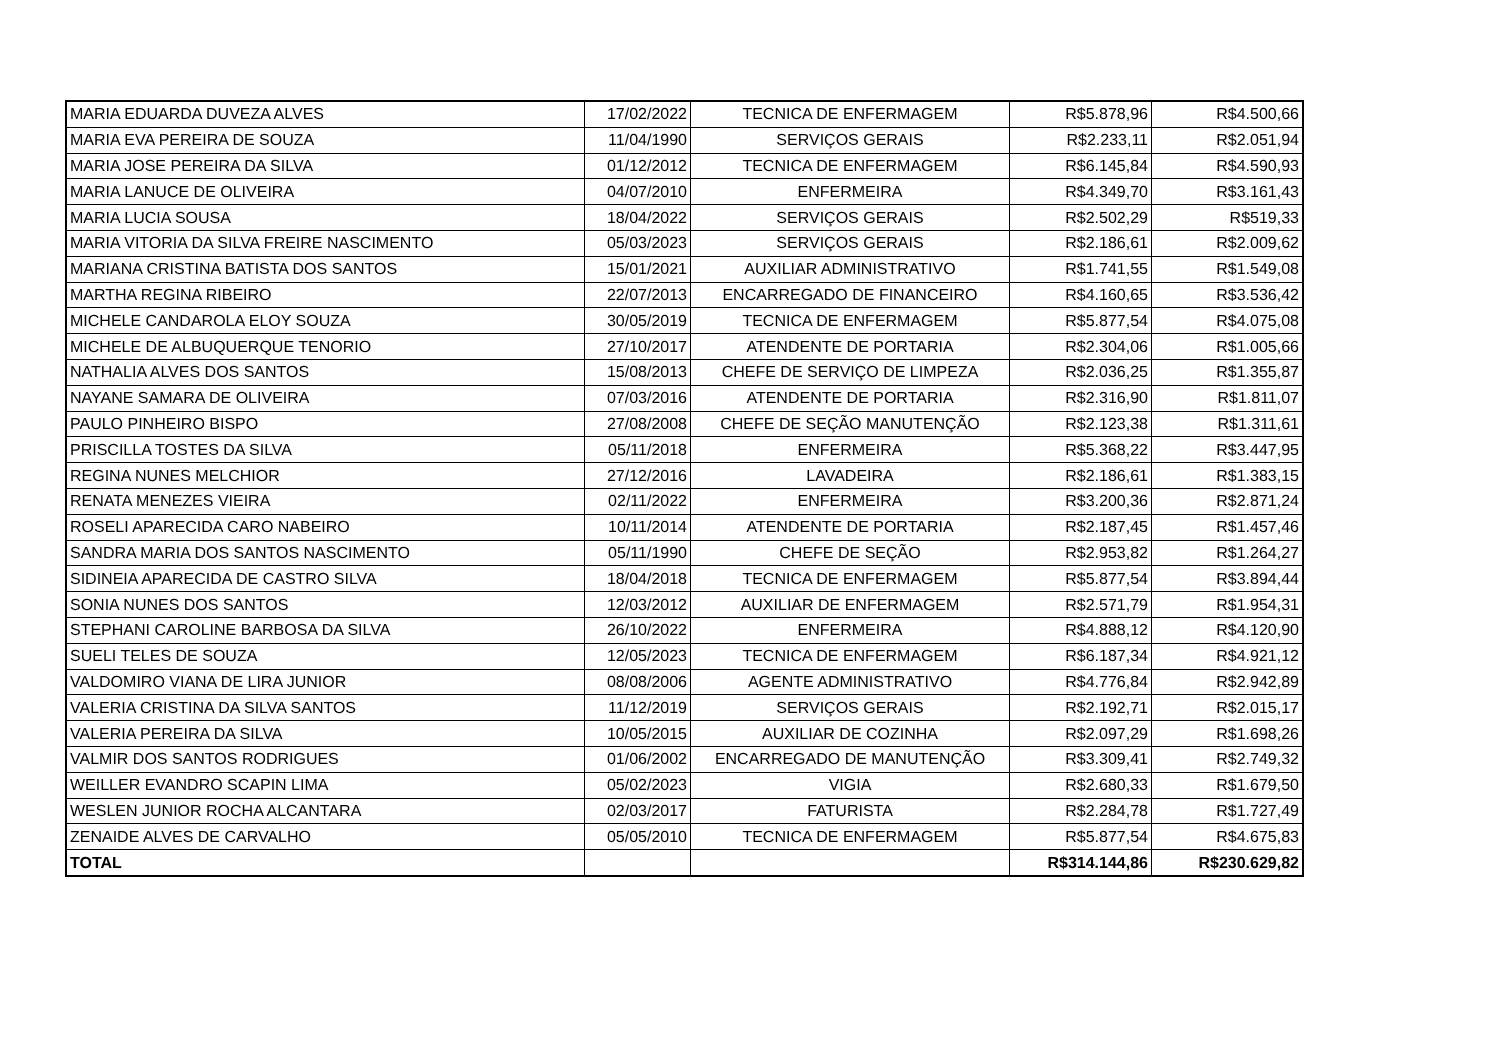| MARIA EDUARDA DUVEZA ALVES | 17/02/2022 | TECNICA DE ENFERMAGEM | R$5.878,96 | R$4.500,66 |
| MARIA EVA PEREIRA DE SOUZA | 11/04/1990 | SERVIÇOS GERAIS | R$2.233,11 | R$2.051,94 |
| MARIA JOSE PEREIRA DA SILVA | 01/12/2012 | TECNICA DE ENFERMAGEM | R$6.145,84 | R$4.590,93 |
| MARIA LANUCE DE OLIVEIRA | 04/07/2010 | ENFERMEIRA | R$4.349,70 | R$3.161,43 |
| MARIA LUCIA SOUSA | 18/04/2022 | SERVIÇOS GERAIS | R$2.502,29 | R$519,33 |
| MARIA VITORIA DA SILVA FREIRE NASCIMENTO | 05/03/2023 | SERVIÇOS GERAIS | R$2.186,61 | R$2.009,62 |
| MARIANA CRISTINA BATISTA DOS SANTOS | 15/01/2021 | AUXILIAR ADMINISTRATIVO | R$1.741,55 | R$1.549,08 |
| MARTHA REGINA RIBEIRO | 22/07/2013 | ENCARREGADO DE FINANCEIRO | R$4.160,65 | R$3.536,42 |
| MICHELE CANDAROLA ELOY SOUZA | 30/05/2019 | TECNICA DE ENFERMAGEM | R$5.877,54 | R$4.075,08 |
| MICHELE DE ALBUQUERQUE TENORIO | 27/10/2017 | ATENDENTE DE PORTARIA | R$2.304,06 | R$1.005,66 |
| NATHALIA ALVES DOS SANTOS | 15/08/2013 | CHEFE DE SERVIÇO DE LIMPEZA | R$2.036,25 | R$1.355,87 |
| NAYANE SAMARA DE OLIVEIRA | 07/03/2016 | ATENDENTE DE PORTARIA | R$2.316,90 | R$1.811,07 |
| PAULO PINHEIRO BISPO | 27/08/2008 | CHEFE DE SEÇÃO MANUTENÇÃO | R$2.123,38 | R$1.311,61 |
| PRISCILLA TOSTES DA SILVA | 05/11/2018 | ENFERMEIRA | R$5.368,22 | R$3.447,95 |
| REGINA NUNES MELCHIOR | 27/12/2016 | LAVADEIRA | R$2.186,61 | R$1.383,15 |
| RENATA MENEZES VIEIRA | 02/11/2022 | ENFERMEIRA | R$3.200,36 | R$2.871,24 |
| ROSELI APARECIDA CARO NABEIRO | 10/11/2014 | ATENDENTE DE PORTARIA | R$2.187,45 | R$1.457,46 |
| SANDRA MARIA DOS SANTOS NASCIMENTO | 05/11/1990 | CHEFE DE SEÇÃO | R$2.953,82 | R$1.264,27 |
| SIDINEIA APARECIDA DE CASTRO SILVA | 18/04/2018 | TECNICA DE ENFERMAGEM | R$5.877,54 | R$3.894,44 |
| SONIA NUNES DOS SANTOS | 12/03/2012 | AUXILIAR DE ENFERMAGEM | R$2.571,79 | R$1.954,31 |
| STEPHANI CAROLINE BARBOSA DA SILVA | 26/10/2022 | ENFERMEIRA | R$4.888,12 | R$4.120,90 |
| SUELI TELES DE SOUZA | 12/05/2023 | TECNICA DE ENFERMAGEM | R$6.187,34 | R$4.921,12 |
| VALDOMIRO VIANA DE LIRA JUNIOR | 08/08/2006 | AGENTE ADMINISTRATIVO | R$4.776,84 | R$2.942,89 |
| VALERIA CRISTINA DA SILVA SANTOS | 11/12/2019 | SERVIÇOS GERAIS | R$2.192,71 | R$2.015,17 |
| VALERIA PEREIRA DA SILVA | 10/05/2015 | AUXILIAR DE COZINHA | R$2.097,29 | R$1.698,26 |
| VALMIR DOS SANTOS RODRIGUES | 01/06/2002 | ENCARREGADO DE MANUTENÇÃO | R$3.309,41 | R$2.749,32 |
| WEILLER EVANDRO SCAPIN LIMA | 05/02/2023 | VIGIA | R$2.680,33 | R$1.679,50 |
| WESLEN JUNIOR ROCHA ALCANTARA | 02/03/2017 | FATURISTA | R$2.284,78 | R$1.727,49 |
| ZENAIDE ALVES DE CARVALHO | 05/05/2010 | TECNICA DE ENFERMAGEM | R$5.877,54 | R$4.675,83 |
| TOTAL | | | R$314.144,86 | R$230.629,82 |